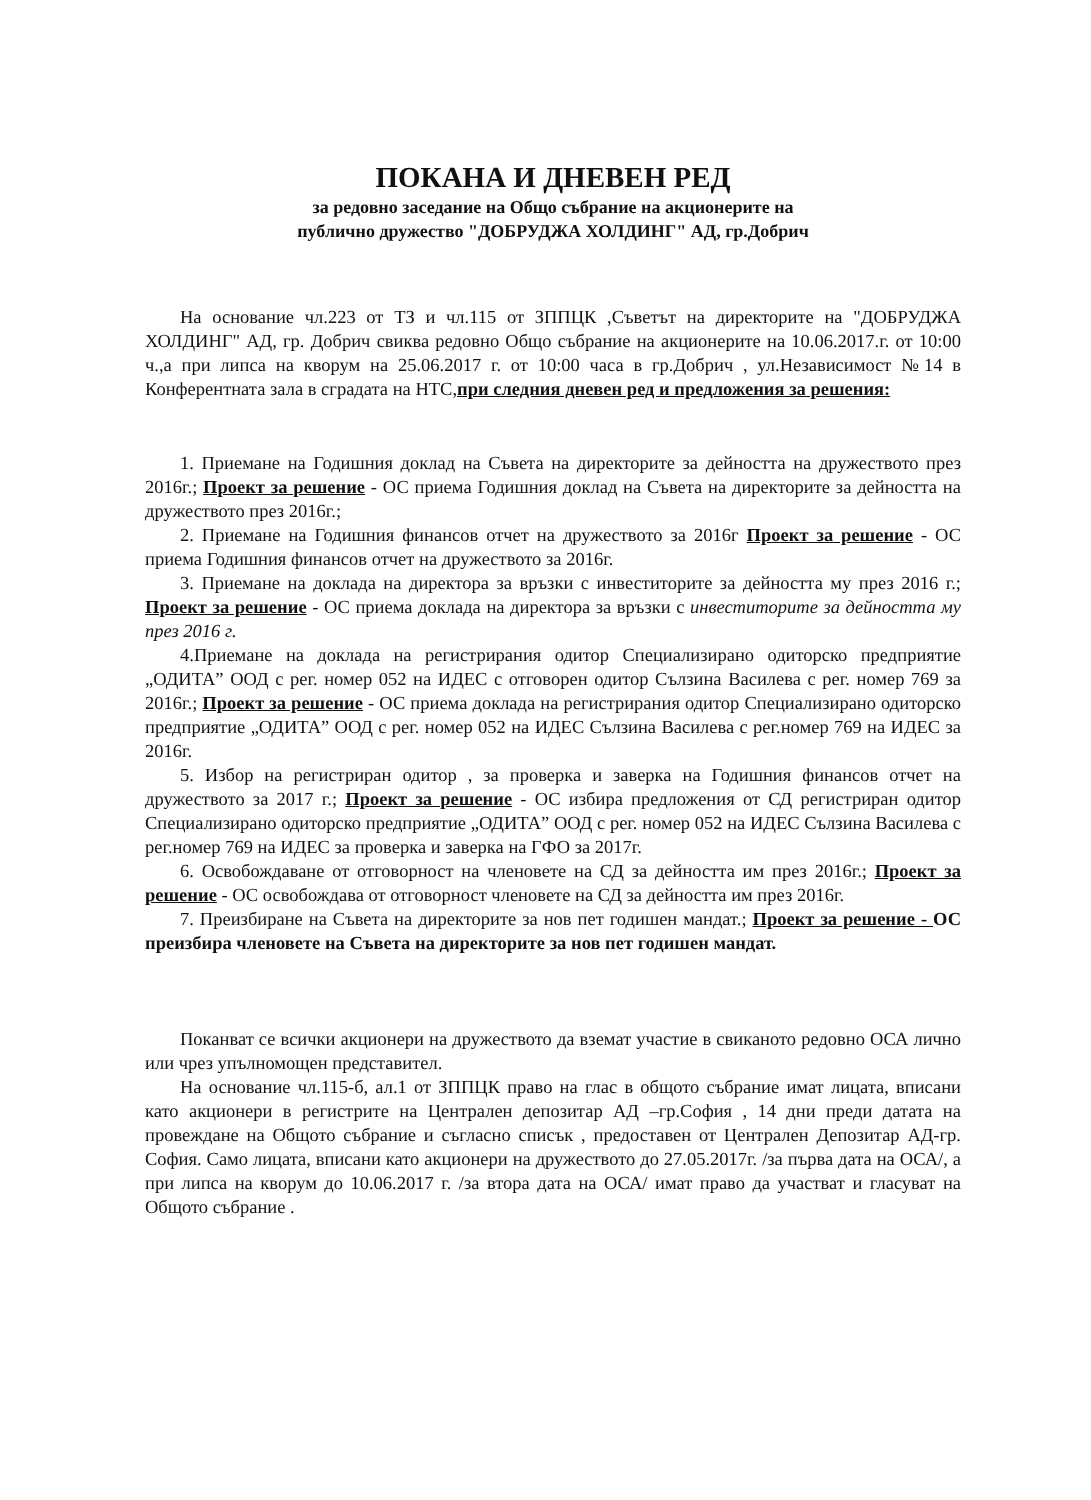ПОКАНА И ДНЕВЕН РЕД
за редовно заседание на Общо събрание на акционерите на
публично дружество "ДОБРУДЖА ХОЛДИНГ" АД, гр.Добрич
На основание чл.223 от ТЗ и чл.115 от ЗППЦК ,Съветът на директорите на "ДОБРУДЖА ХОЛДИНГ" АД, гр. Добрич свиква редовно Общо събрание на акционерите на 10.06.2017.г. от 10:00 ч.,а при липса на кворум на 25.06.2017 г. от 10:00 часа в гр.Добрич , ул.Независимост №14 в Конферентната зала в сградата на НТС,при следния дневен ред и предложения за решения:
1. Приемане на Годишния доклад на Съвета на директорите за дейността на дружеството през 2016г.; Проект за решение - ОС приема Годишния доклад на Съвета на директорите за дейността на дружеството през 2016г.;
2. Приемане на Годишния финансов отчет на дружеството за 2016г Проект за решение - ОС приема Годишния финансов отчет на дружеството за 2016г.
3. Приемане на доклада на директора за връзки с инвеститорите за дейността му през 2016 г.; Проект за решение - ОС приема доклада на директора за връзки с инвеститорите за дейността му през 2016 г.
4.Приемане на доклада на регистрирания одитор Специализирано одиторско предприятие „ОДИТА” ООД с рег. номер 052 на ИДЕС с отговорен одитор Сълзина Василева с рег. номер 769 за 2016г.; Проект за решение - ОС приема доклада на регистрирания одитор Специализирано одиторско предприятие „ОДИТА” ООД с рег. номер 052 на ИДЕС Сълзина Василева с рег.номер 769 на ИДЕС за 2016г.
5. Избор на регистриран одитор , за проверка и заверка на Годишния финансов отчет на дружеството за 2017 г.; Проект за решение - ОС избира предложения от СД регистриран одитор Специализирано одиторско предприятие „ОДИТА” ООД с рег. номер 052 на ИДЕС Сълзина Василева с рег.номер 769 на ИДЕС за проверка и заверка на ГФО за 2017г.
6. Освобождаване от отговорност на членовете на СД за дейността им през 2016г.; Проект за решение - ОС освобождава от отговорност членовете на СД за дейността им през 2016г.
7. Преизбиране на Съвета на директорите за нов пет годишен мандат.; Проект за решение - ОС преизбира членовете на Съвета на директорите за нов пет годишен мандат.
Поканват се всички акционери на дружеството да вземат участие в свиканото редовно ОСА лично или чрез упълномощен представител.
На основание чл.115-б, ал.1 от ЗППЦК право на глас в общото събрание имат лицата, вписани като акционери в регистрите на Централен депозитар АД –гр.София , 14 дни преди датата на провеждане на Общото събрание и съгласно списък , предоставен от Централен Депозитар АД-гр. София. Само лицата, вписани като акционери на дружеството до 27.05.2017г. /за първа дата на ОСА/, а при липса на кворум до 10.06.2017 г. /за втора дата на ОСА/ имат право да участват и гласуват на Общото събрание .